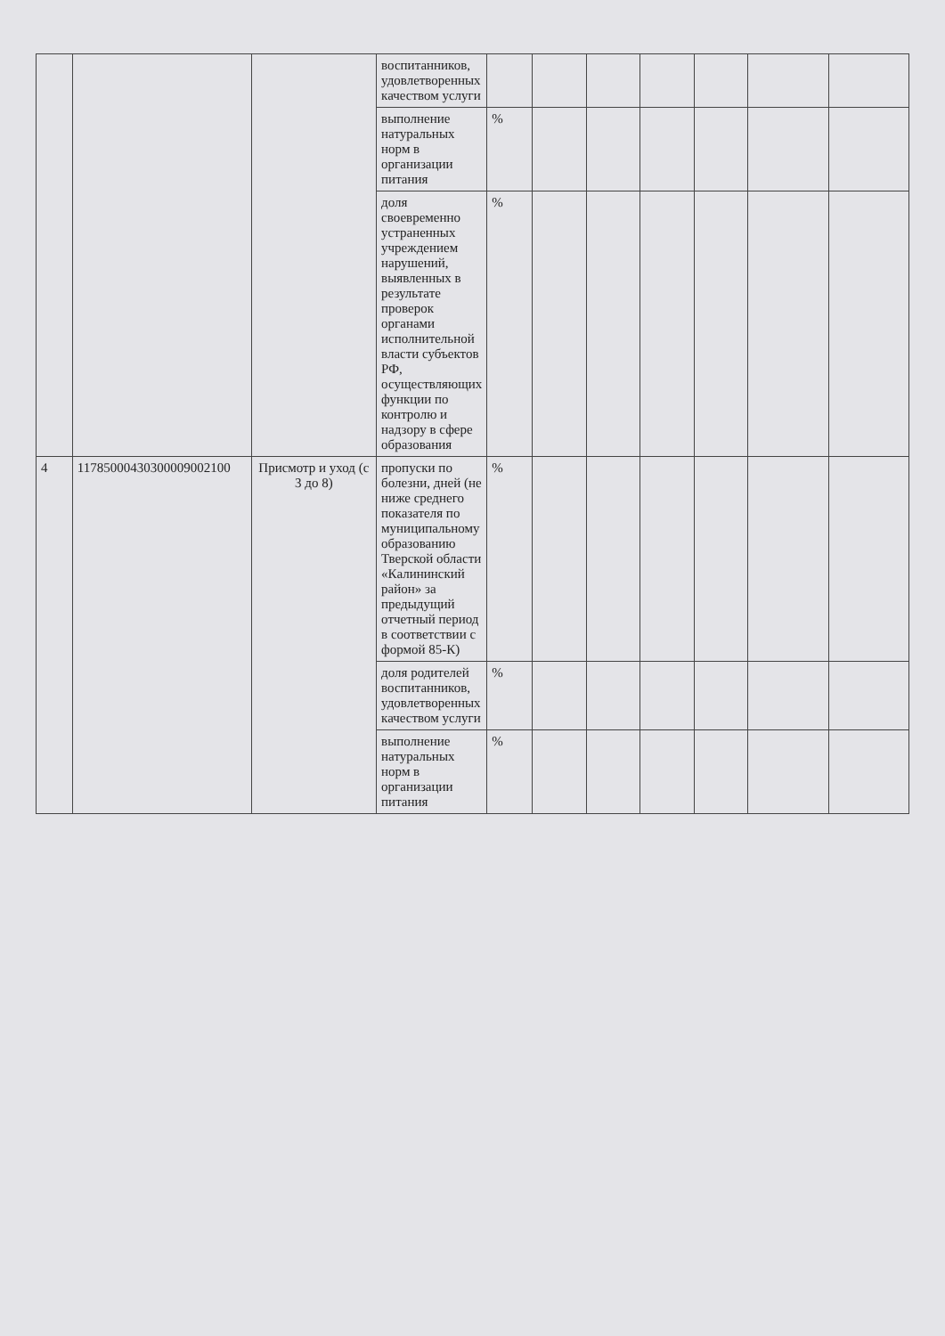| | | | воспитанников, удовлетворенных качеством услуги | | | | | | | |
| | | | выполнение натуральных норм в организации питания | % | | | | | | |
| | | | доля своевременно устраненных учреждением нарушений, выявленных в результате проверок органами исполнительной власти субъектов РФ, осуществляющих функции по контролю и надзору в сфере образования | % | | | | | | |
| 4 | 11785000430300009002100 | Присмотр и уход (с 3 до 8) | пропуски по болезни, дней (не ниже среднего показателя по муниципальному образованию Тверской области «Калининский район» за предыдущий отчетный период в соответствии с формой 85-К) | % | | | | | | |
| | | | доля родителей воспитанников, удовлетворенных качеством услуги | % | | | | | | |
| | | | выполнение натуральных норм в организации питания | % | | | | | | |